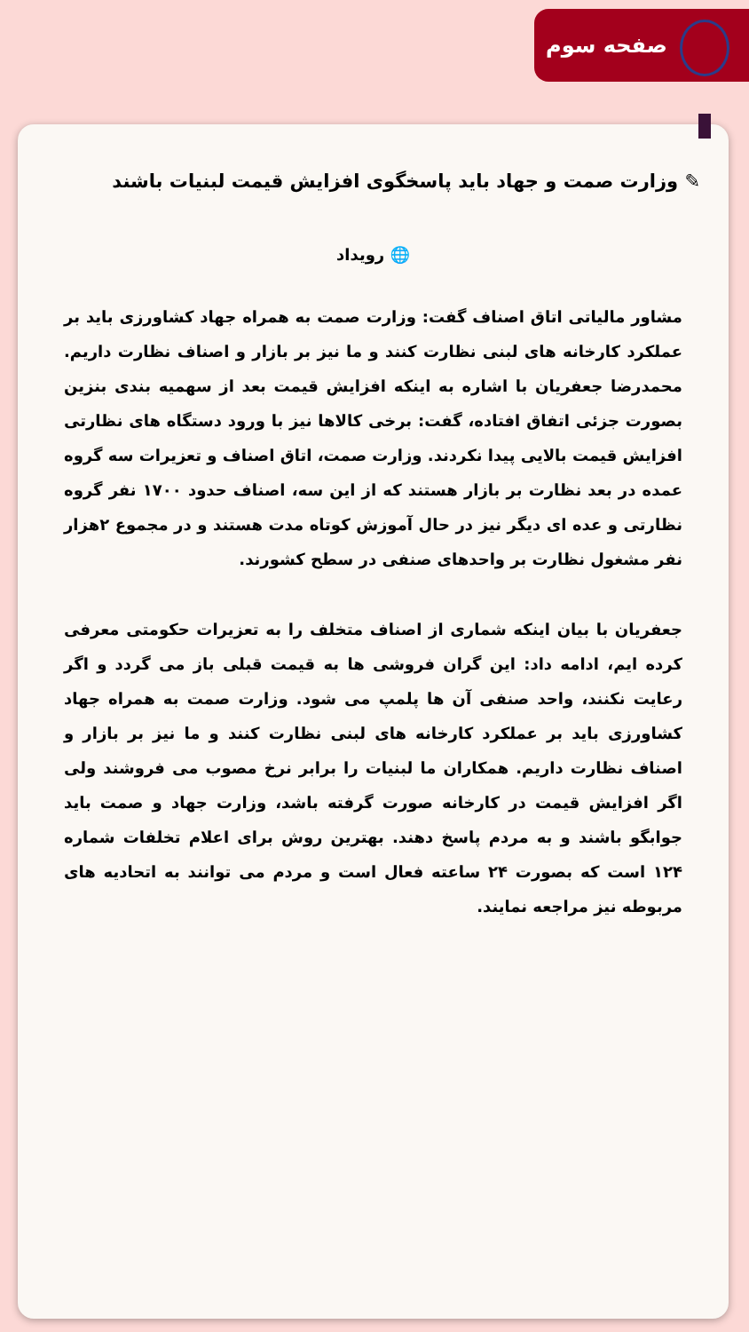صفحه سوم
✎ وزارت صمت و جهاد باید پاسخگوی افزایش قیمت لبنیات باشند
🌐 رویداد
مشاور مالیاتی اتاق اصناف گفت: وزارت صمت به همراه جهاد کشاورزی باید بر عملکرد کارخانه های لبنی نظارت کنند و ما نیز بر بازار و اصناف نظارت داریم. محمدرضا جعفریان با اشاره به اینکه افزایش قیمت بعد از سهمیه بندی بنزین بصورت جزئی اتفاق افتاده، گفت: برخی کالاها نیز با ورود دستگاه های نظارتی افزایش قیمت بالایی پیدا نکردند. وزارت صمت، اتاق اصناف و تعزیرات سه گروه عمده در بعد نظارت بر بازار هستند که از این سه، اصناف حدود ۱۷۰۰ نفر گروه نظارتی و عده ای دیگر نیز در حال آموزش کوتاه مدت هستند و در مجموع ۲هزار نفر مشغول نظارت بر واحدهای صنفی در سطح کشورند.
جعفریان با بیان اینکه شماری از اصناف متخلف را به تعزیرات حکومتی معرفی کرده ایم، ادامه داد: این گران فروشی ها به قیمت قبلی باز می گردد و اگر رعایت نکنند، واحد صنفی آن ها پلمپ می شود. وزارت صمت به همراه جهاد کشاورزی باید بر عملکرد کارخانه های لبنی نظارت کنند و ما نیز بر بازار و اصناف نظارت داریم. همکاران ما لبنیات را برابر نرخ مصوب می فروشند ولی اگر افزایش قیمت در کارخانه صورت گرفته باشد، وزارت جهاد و صمت باید جوابگو باشند و به مردم پاسخ دهند. بهترین روش برای اعلام تخلفات شماره ۱۲۴ است که بصورت ۲۴ ساعته فعال است و مردم می توانند به اتحادیه های مربوطه نیز مراجعه نمایند.